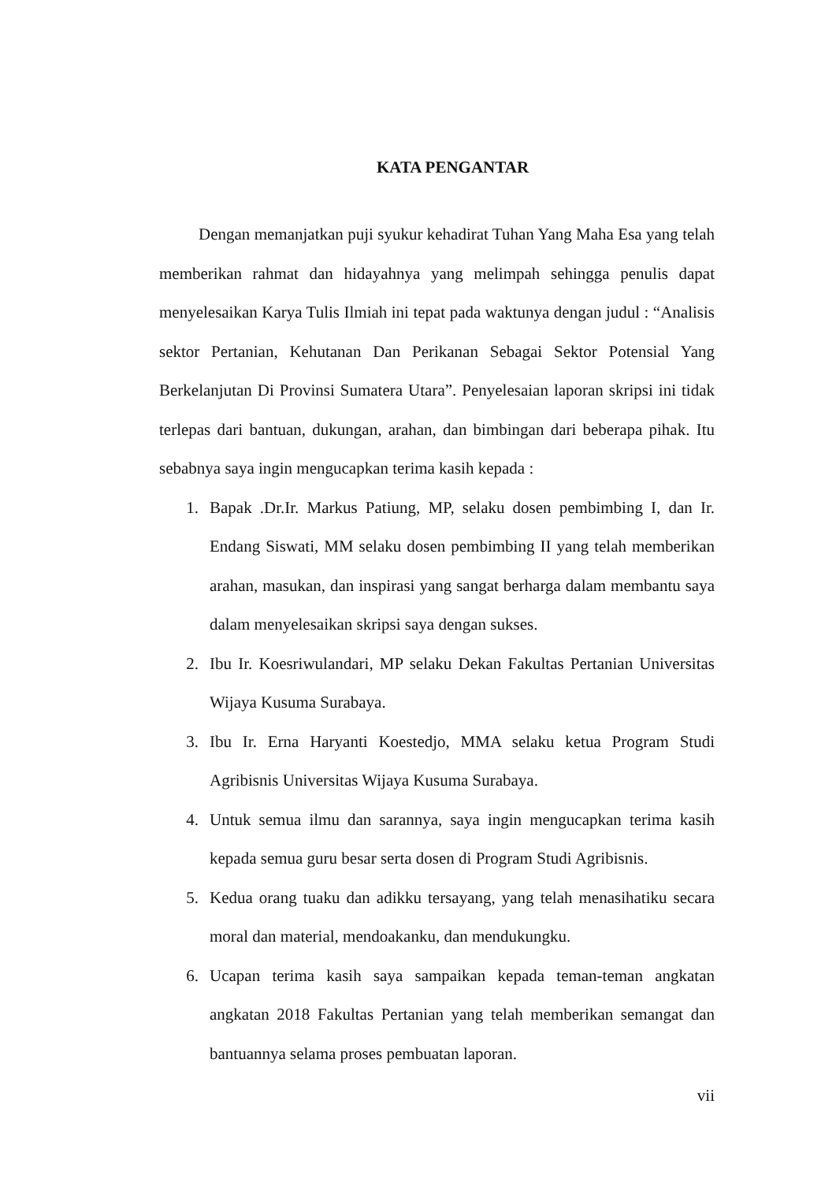KATA PENGANTAR
Dengan memanjatkan puji syukur kehadirat Tuhan Yang Maha Esa yang telah memberikan rahmat dan hidayahnya yang melimpah sehingga penulis dapat menyelesaikan Karya Tulis Ilmiah ini tepat pada waktunya dengan judul : “Analisis sektor Pertanian, Kehutanan Dan Perikanan Sebagai Sektor Potensial Yang Berkelanjutan Di Provinsi Sumatera Utara”. Penyelesaian laporan skripsi ini tidak terlepas dari bantuan, dukungan, arahan, dan bimbingan dari beberapa pihak. Itu sebabnya saya ingin mengucapkan terima kasih kepada :
1. Bapak .Dr.Ir. Markus Patiung, MP, selaku dosen pembimbing I, dan Ir. Endang Siswati, MM selaku dosen pembimbing II yang telah memberikan arahan, masukan, dan inspirasi yang sangat berharga dalam membantu saya dalam menyelesaikan skripsi saya dengan sukses.
2. Ibu Ir. Koesriwulandari, MP selaku Dekan Fakultas Pertanian Universitas Wijaya Kusuma Surabaya.
3. Ibu Ir. Erna Haryanti Koestedjo, MMA selaku ketua Program Studi Agribisnis Universitas Wijaya Kusuma Surabaya.
4. Untuk semua ilmu dan sarannya, saya ingin mengucapkan terima kasih kepada semua guru besar serta dosen di Program Studi Agribisnis.
5. Kedua orang tuaku dan adikku tersayang, yang telah menasihatiku secara moral dan material, mendoakanku, dan mendukungku.
6. Ucapan terima kasih saya sampaikan kepada teman-teman angkatan angkatan 2018 Fakultas Pertanian yang telah memberikan semangat dan bantuannya selama proses pembuatan laporan.
vii